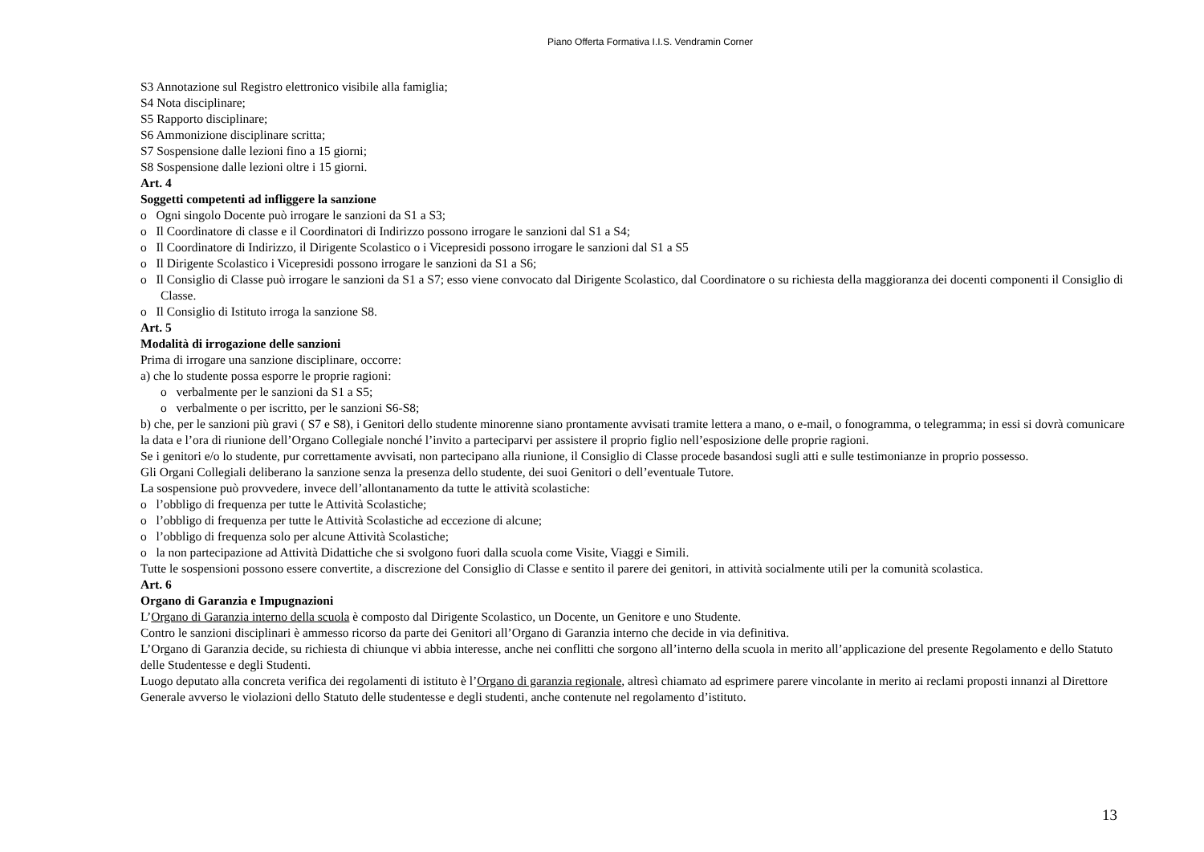Piano Offerta Formativa I.I.S. Vendramin Corner
S3 Annotazione sul Registro elettronico visibile alla famiglia;
S4 Nota disciplinare;
S5 Rapporto disciplinare;
S6 Ammonizione disciplinare scritta;
S7 Sospensione dalle lezioni fino a 15 giorni;
S8 Sospensione dalle lezioni oltre i 15 giorni.
Art. 4
Soggetti competenti ad infliggere la sanzione
o Ogni singolo Docente può irrogare le sanzioni da S1 a S3;
o Il Coordinatore di classe e il Coordinatori di Indirizzo possono irrogare le sanzioni dal S1 a S4;
o Il Coordinatore di Indirizzo, il Dirigente Scolastico o i Vicepresidi possono irrogare le sanzioni dal S1 a S5
o Il Dirigente Scolastico i Vicepresidi possono irrogare le sanzioni da S1 a S6;
o Il Consiglio di Classe può irrogare le sanzioni da S1 a S7; esso viene convocato dal Dirigente Scolastico, dal Coordinatore o su richiesta della maggioranza dei docenti componenti il Consiglio di Classe.
o Il Consiglio di Istituto irroga la sanzione S8.
Art. 5
Modalità di irrogazione delle sanzioni
Prima di irrogare una sanzione disciplinare, occorre:
a) che lo studente possa esporre le proprie ragioni:
o verbalmente per le sanzioni da S1 a S5;
o verbalmente o per iscritto, per le sanzioni S6-S8;
b) che, per le sanzioni più gravi ( S7 e S8), i Genitori dello studente minorenne siano prontamente avvisati tramite lettera a mano, o e-mail, o fonogramma, o telegramma; in essi si dovrà comunicare la data e l’ora di riunione dell’Organo Collegiale nonché l’invito a parteciparvi per assistere il proprio figlio nell’esposizione delle proprie ragioni.
Se i genitori e/o lo studente, pur correttamente avvisati, non partecipano alla riunione, il Consiglio di Classe procede basandosi sugli atti e sulle testimonianze in proprio possesso.
Gli Organi Collegiali deliberano la sanzione senza la presenza dello studente, dei suoi Genitori o dell’eventuale Tutore.
La sospensione può provvedere, invece dell’allontanamento da tutte le attività scolastiche:
o l’obbligo di frequenza per tutte le Attività Scolastiche;
o l’obbligo di frequenza per tutte le Attività Scolastiche ad eccezione di alcune;
o l’obbligo di frequenza solo per alcune Attività Scolastiche;
o la non partecipazione ad Attività Didattiche che si svolgono fuori dalla scuola come Visite, Viaggi e Simili.
Tutte le sospensioni possono essere convertite, a discrezione del Consiglio di Classe e sentito il parere dei genitori, in attività socialmente utili per la comunità scolastica.
Art. 6
Organo di Garanzia e Impugnazioni
L’Organo di Garanzia interno della scuola è composto dal Dirigente Scolastico, un Docente, un Genitore e uno Studente.
Contro le sanzioni disciplinari è ammesso ricorso da parte dei Genitori all’Organo di Garanzia interno che decide in via definitiva.
L’Organo di Garanzia decide, su richiesta di chiunque vi abbia interesse, anche nei conflitti che sorgono all’interno della scuola in merito all’applicazione del presente Regolamento e dello Statuto delle Studentesse e degli Studenti.
Luogo deputato alla concreta verifica dei regolamenti di istituto è l’Organo di garanzia regionale, altresì chiamato ad esprimere parere vincolante in merito ai reclami proposti innanzi al Direttore Generale avverso le violazioni dello Statuto delle studentesse e degli studenti, anche contenute nel regolamento d’istituto.
13